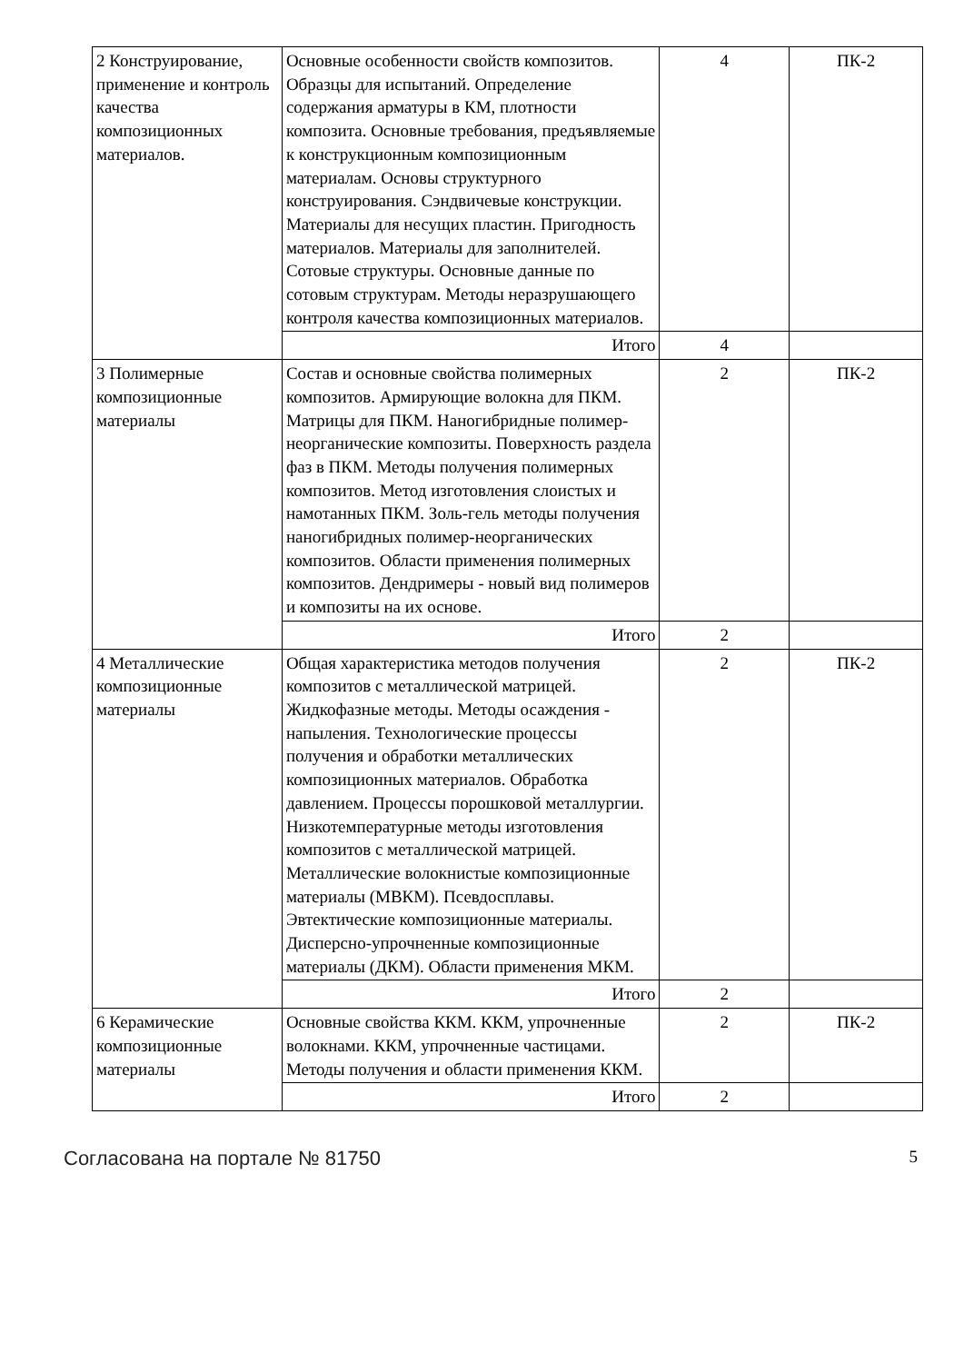| 2 Конструирование, применение и контроль качества композиционных материалов. | Основные особенности свойств композитов. Образцы для испытаний. Определение содержания арматуры в КМ, плотности композита. Основные требования, предъявляемые к конструкционным композиционным материалам. Основы структурного конструирования. Сэндвичевые конструкции. Материалы для несущих пластин. Пригодность материалов. Материалы для заполнителей. Сотовые структуры. Основные данные по сотовым структурам. Методы неразрушающего контроля качества композиционных материалов. | 4 | ПК-2 |
| | Итого | 4 | |
| 3 Полимерные композиционные материалы | Состав и основные свойства полимерных композитов. Армирующие волокна для ПКМ. Матрицы для ПКМ. Наногибридные полимер-неорганические композиты. Поверхность раздела фаз в ПКМ. Методы получения полимерных композитов. Метод изготовления слоистых и намотанных ПКМ. Золь-гель методы получения наногибридных полимер-неорганических композитов. Области применения полимерных композитов. Дендримеры - новый вид полимеров и композиты на их основе. | 2 | ПК-2 |
| | Итого | 2 | |
| 4 Металлические композиционные материалы | Общая характеристика методов получения композитов с металлической матрицей. Жидкофазные методы. Методы осаждения - напыления. Технологические процессы получения и обработки металлических композиционных материалов. Обработка давлением. Процессы порошковой металлургии. Низкотемпературные методы изготовления композитов с металлической матрицей. Металлические волокнистые композиционные материалы (МВКМ). Псевдосплавы. Эвтектические композиционные материалы. Дисперсно-упрочненные композиционные материалы (ДКМ). Области применения МКМ. | 2 | ПК-2 |
| | Итого | 2 | |
| 6 Керамические композиционные материалы | Основные свойства ККМ. ККМ, упрочненные волокнами. ККМ, упрочненные частицами. Методы получения и области применения ККМ. | 2 | ПК-2 |
| | Итого | 2 | |
Согласована на портале № 81750 5